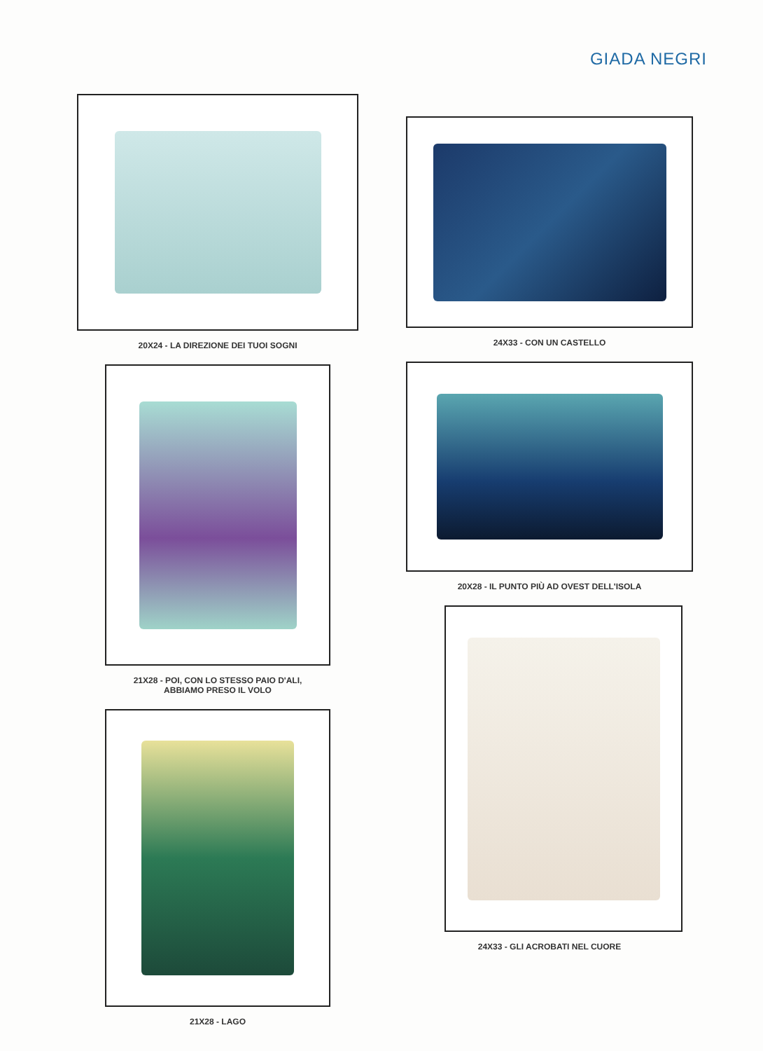GIADA NEGRI
20X24 - LA DIREZIONE DEI TUOI SOGNI
21X28 - POI, CON LO STESSO PAIO D'ALI,
ABBIAMO PRESO IL VOLO
21X28 - LAGO
24X33 - CON UN CASTELLO
20X28 - IL PUNTO PIÙ AD OVEST DELL'ISOLA
24X33 - GLI ACROBATI NEL CUORE